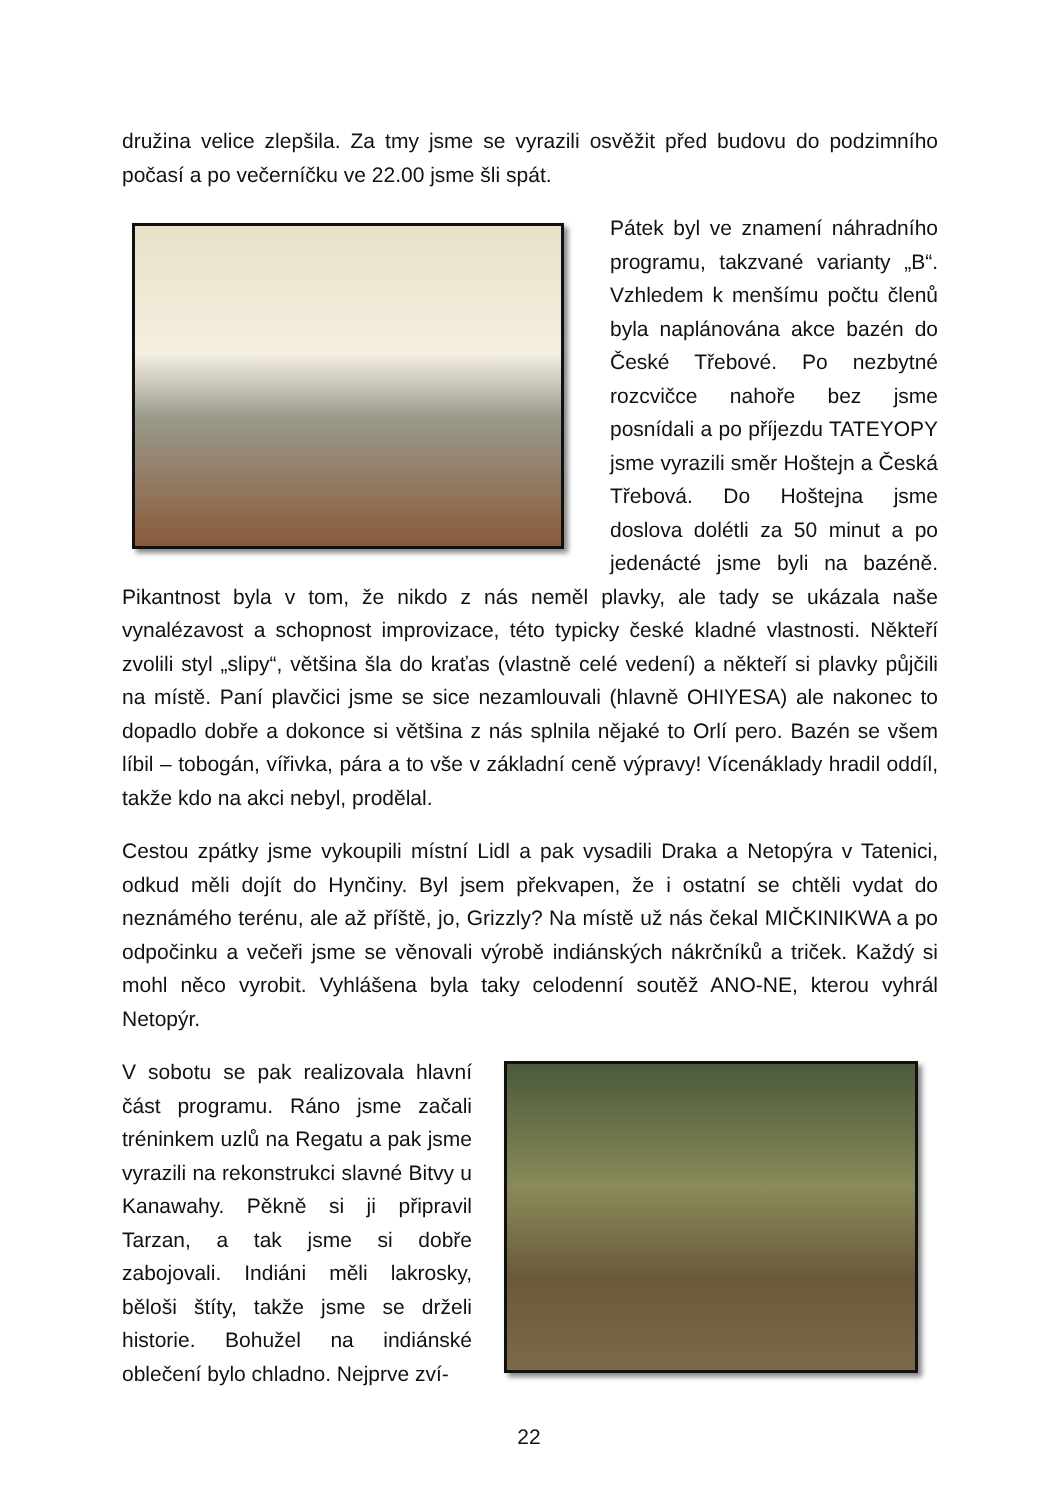družina velice zlepšila. Za tmy jsme se vyrazili osvěžit před budovu do podzimního počasí a po večerníčku ve 22.00 jsme šli spát.
Pátek byl ve znamení náhradního programu, takzvané varianty „B“. Vzhledem k menšímu počtu členů byla naplánována akce bazén do České Třebové. Po nezbytné rozcvičce nahoře bez jsme posnídali a po příjezdu TATEYOPY jsme vyrazili směr Hoštejn a Česká Třebová. Do Hoštejna jsme doslova dolétli za 50 minut a po jedenácté jsme byli na bazéně. Pikantnost byla v tom, že nikdo z nás neměl plavky, ale tady se ukázala naše vynalézavost a schopnost improvizace, této typicky české kladné vlastnosti. Někteří zvolili styl „slipy“, většina šla do kraťas (vlastně celé vedení) a někteří si plavky půjčili na místě. Paní plavčici jsme se sice nezamlouvali (hlavně OHIYESA) ale nakonec to dopadlo dobře a dokonce si většina z nás splnila nějaké to Orlí pero. Bazén se všem líbil – tobogán, vířivka, pára a to vše v základní ceně výpravy! Vícenáklady hradil oddíl, takže kdo na akci nebyl, prodělal.
Cestou zpátky jsme vykoupili místní Lidl a pak vysadili Draka a Netopýra v Tatenici, odkud měli dojít do Hynčiny. Byl jsem překvapen, že i ostatní se chtěli vydat do neznámého terénu, ale až příště, jo, Grizzly? Na místě už nás čekal MIČKINIKWA a po odpočinku a večeři jsme se věnovali výrobě indiánských nákrčníků a triček. Každý si mohl něco vyrobit. Vyhlášena byla taky celodenní soutěž ANO-NE, kterou vyhrál Netopýr.
V sobotu se pak realizovala hlavní část programu. Ráno jsme začali tréninkem uzlů na Regatu a pak jsme vyrazili na rekonstrukci slavné Bitvy u Kanawahy. Pěkně si ji připravil Tarzan, a tak jsme si dobře zabojovali. Indiáni měli lakrosky, běloši štíty, takže jsme se drželi historie. Bohužel na indiánské oblečení bylo chladno. Nejprve zví-
22